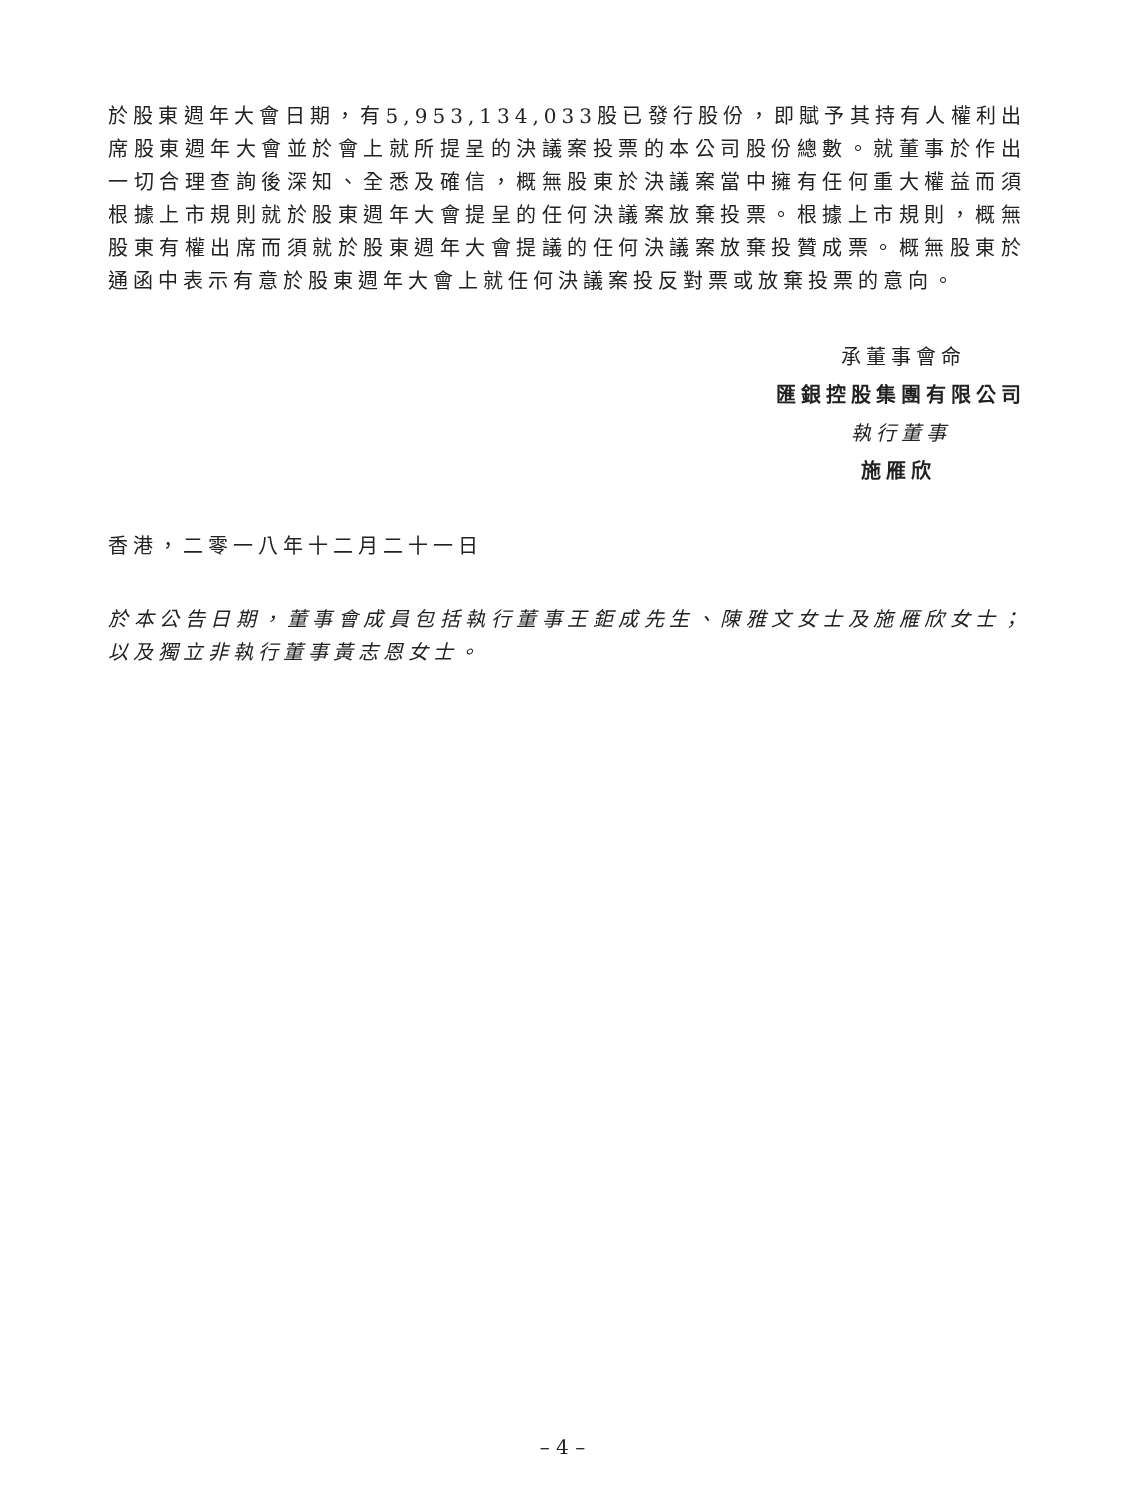於股東週年大會日期，有5,953,134,033股已發行股份，即賦予其持有人權利出席股東週年大會並於會上就所提呈的決議案投票的本公司股份總數。就董事於作出一切合理查詢後深知、全悉及確信，概無股東於決議案當中擁有任何重大權益而須根據上市規則就於股東週年大會提呈的任何決議案放棄投票。根據上市規則，概無股東有權出席而須就於股東週年大會提議的任何決議案放棄投贊成票。概無股東於通函中表示有意於股東週年大會上就任何決議案投反對票或放棄投票的意向。
承董事會命
匯銀控股集團有限公司
執行董事
施雁欣
香港，二零一八年十二月二十一日
於本公告日期，董事會成員包括執行董事王鉅成先生、陳雅文女士及施雁欣女士；以及獨立非執行董事黃志恩女士。
– 4 –